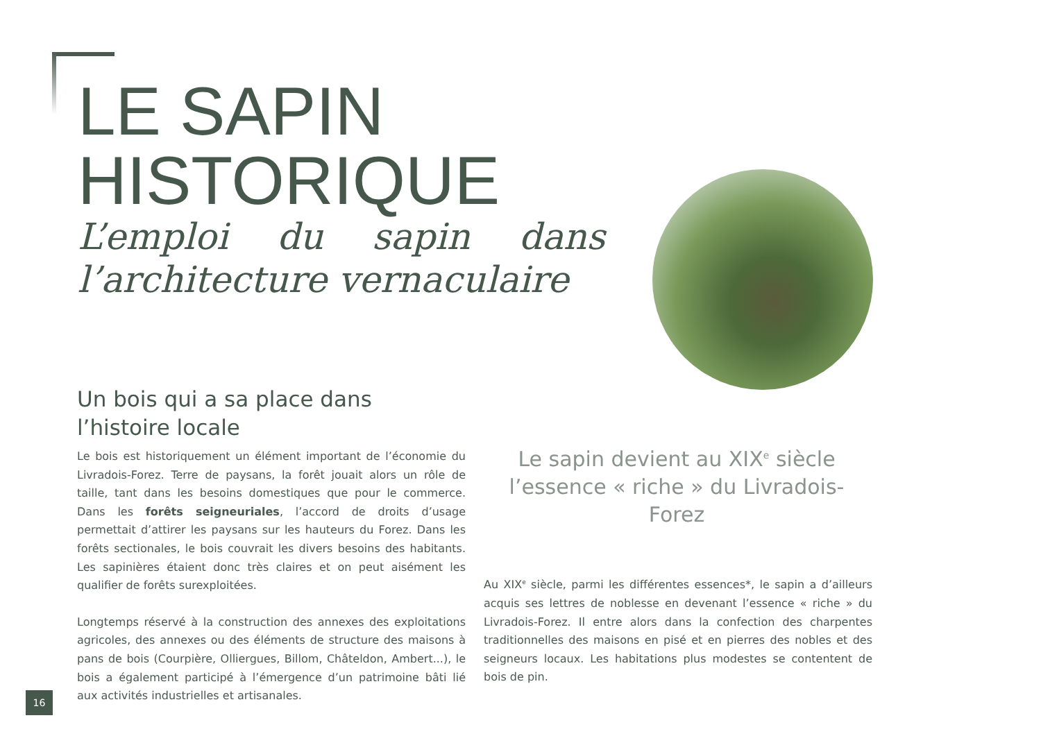LE SAPIN
HISTORIQUE
L’emploi du sapin dans l’architecture vernaculaire
Un bois qui a sa place dans l’histoire locale
Le bois est historiquement un élément important de l’économie du Livradois-Forez. Terre de paysans, la forêt jouait alors un rôle de taille, tant dans les besoins domestiques que pour le commerce. Dans les forêts seigneuriales, l’accord de droits d’usage permettait d’attirer les paysans sur les hauteurs du Forez. Dans les forêts sectionales, le bois couvrait les divers besoins des habitants. Les sapinières étaient donc très claires et on peut aisément les qualifier de forêts surexploitées.
Longtemps réservé à la construction des annexes des exploitations agricoles, des annexes ou des éléments de structure des maisons à pans de bois (Courpière, Olliergues, Billom, Châteldon, Ambert...), le bois a également participé à l’émergence d’un patrimoine bâti lié aux activités industrielles et artisanales.
Le sapin devient au XIX<sup>e</sup> siècle l’essence « riche » du Livradois-Forez
Au XIX<sup>e</sup> siècle, parmi les différentes essences*, le sapin a d’ailleurs acquis ses lettres de noblesse en devenant l’essence « riche » du Livradois-Forez. Il entre alors dans la confection des charpentes traditionnelles des maisons en pisé et en pierres des nobles et des seigneurs locaux. Les habitations plus modestes se contentent de bois de pin.
16